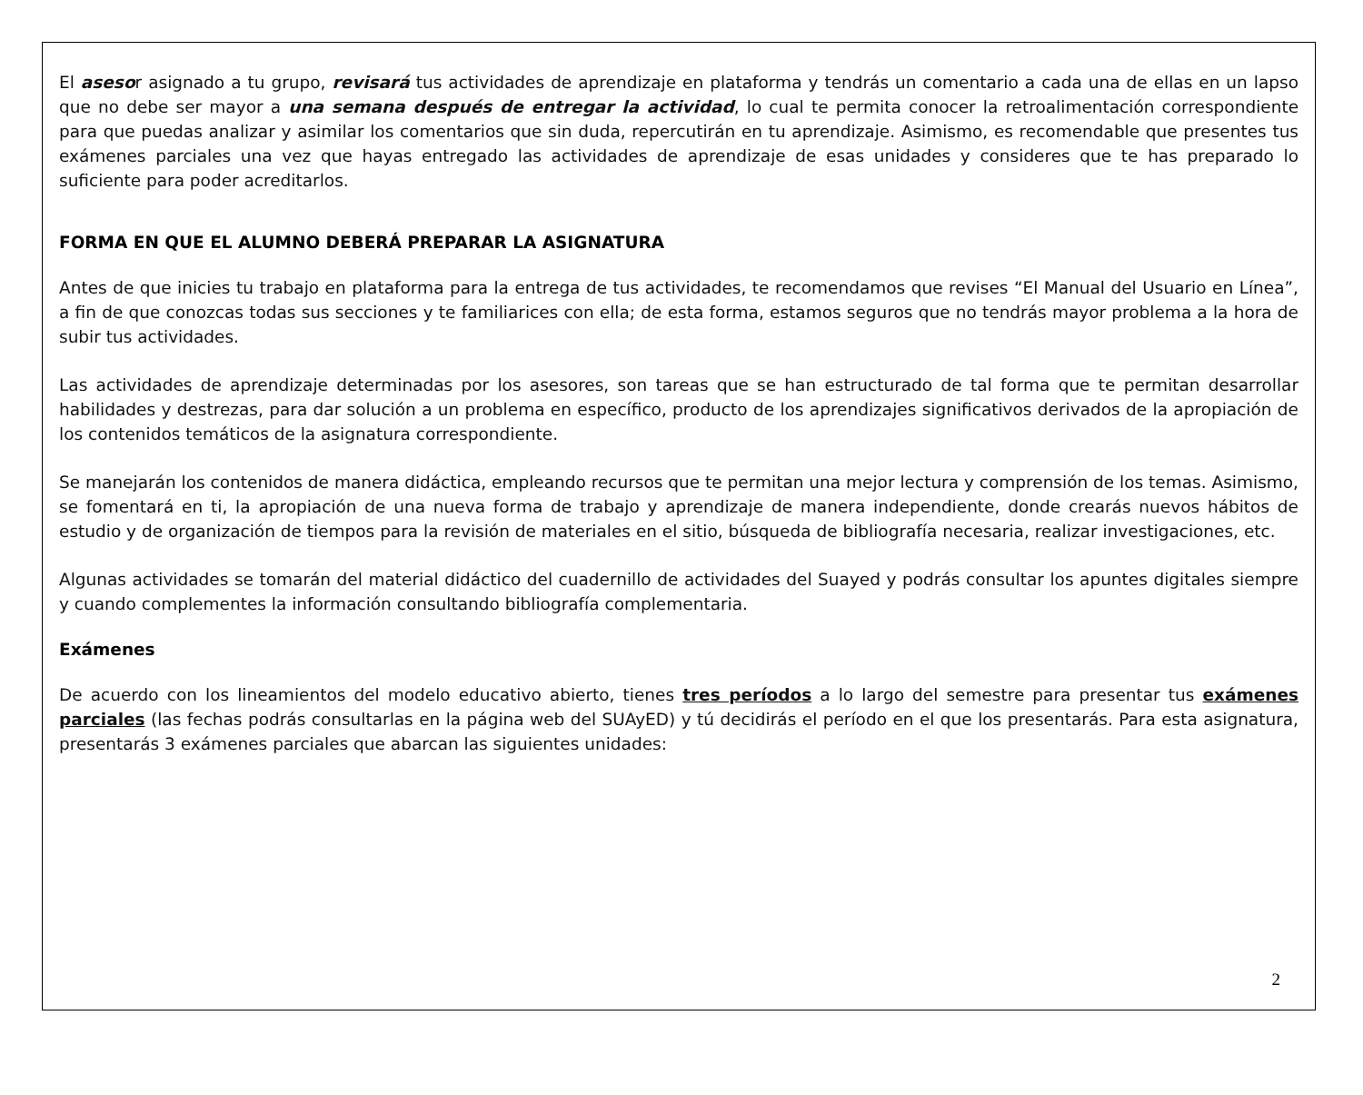El asesor asignado a tu grupo, revisará tus actividades de aprendizaje en plataforma y tendrás un comentario a cada una de ellas en un lapso que no debe ser mayor a una semana después de entregar la actividad, lo cual te permita conocer la retroalimentación correspondiente para que puedas analizar y asimilar los comentarios que sin duda, repercutirán en tu aprendizaje. Asimismo, es recomendable que presentes tus exámenes parciales una vez que hayas entregado las actividades de aprendizaje de esas unidades y consideres que te has preparado lo suficiente para poder acreditarlos.
FORMA EN QUE EL ALUMNO DEBERÁ PREPARAR LA ASIGNATURA
Antes de que inicies tu trabajo en plataforma para la entrega de tus actividades, te recomendamos que revises “El Manual del Usuario en Línea”, a fin de que conozcas todas sus secciones y te familiarices con ella; de esta forma, estamos seguros que no tendrás mayor problema a la hora de subir tus actividades.
Las actividades de aprendizaje determinadas por los asesores, son tareas que se han estructurado de tal forma que te permitan desarrollar habilidades y destrezas, para dar solución a un problema en específico, producto de los aprendizajes significativos derivados de la apropiación de los contenidos temáticos de la asignatura correspondiente.
Se manejarán los contenidos de manera didáctica, empleando recursos que te permitan una mejor lectura y comprensión de los temas. Asimismo, se fomentará en ti, la apropiación de una nueva forma de trabajo y aprendizaje de manera independiente, donde crearás nuevos hábitos de estudio y de organización de tiempos para la revisión de materiales en el sitio, búsqueda de bibliografía necesaria, realizar investigaciones, etc.
Algunas actividades se tomarán del material didáctico del cuadernillo de actividades del Suayed y podrás consultar los apuntes digitales siempre y cuando complementes la información consultando bibliografía complementaria.
Exámenes
De acuerdo con los lineamientos del modelo educativo abierto, tienes tres períodos a lo largo del semestre para presentar tus exámenes parciales (las fechas podrás consultarlas en la página web del SUAyED) y tú decidirás el período en el que los presentarás. Para esta asignatura, presentarás 3 exámenes parciales que abarcan las siguientes unidades:
2